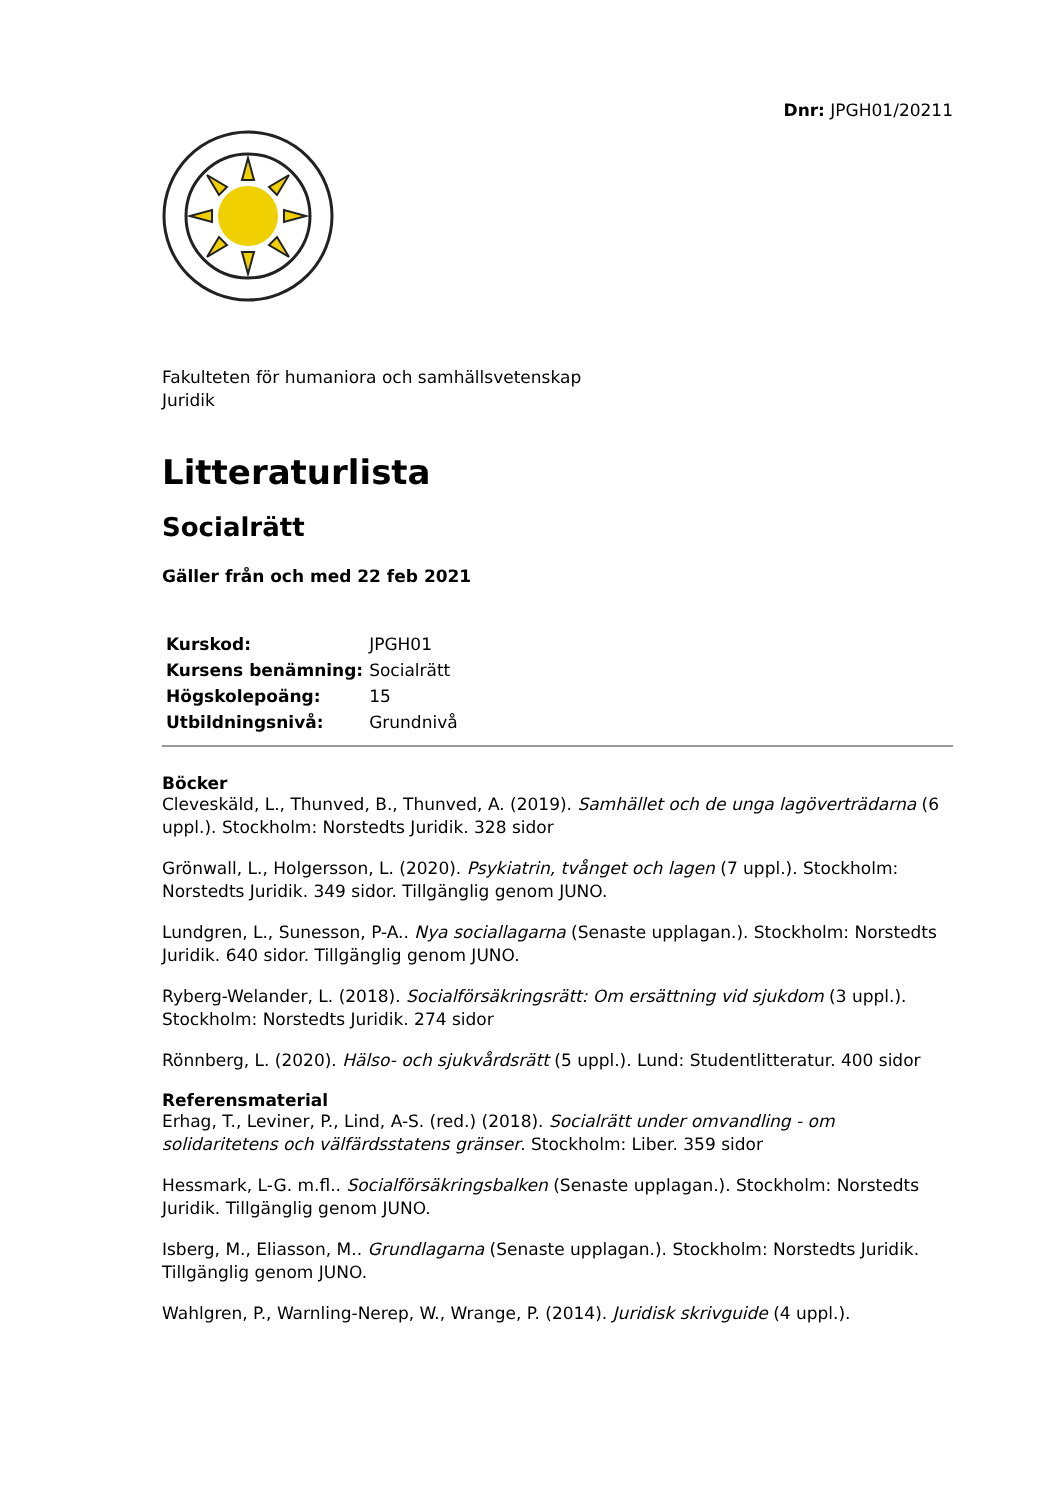Dnr: JPGH01/20211
Fakulteten för humaniora och samhällsvetenskap
Juridik
Litteraturlista
Socialrätt
Gäller från och med 22 feb 2021
| Kurskod: | JPGH01 |
| Kursens benämning: | Socialrätt |
| Högskolepoäng: | 15 |
| Utbildningsnivå: | Grundnivå |
Böcker
Cleveskäld, L., Thunved, B., Thunved, A. (2019). Samhället och de unga lagöverträdarna (6 uppl.). Stockholm: Norstedts Juridik. 328 sidor
Grönwall, L., Holgersson, L. (2020). Psykiatrin, tvånget och lagen (7 uppl.). Stockholm: Norstedts Juridik. 349 sidor. Tillgänglig genom JUNO.
Lundgren, L., Sunesson, P-A.. Nya sociallagarna (Senaste upplagan.). Stockholm: Norstedts Juridik. 640 sidor. Tillgänglig genom JUNO.
Ryberg-Welander, L. (2018). Socialförsäkringsrätt: Om ersättning vid sjukdom (3 uppl.). Stockholm: Norstedts Juridik. 274 sidor
Rönnberg, L. (2020). Hälso- och sjukvårdsrätt (5 uppl.). Lund: Studentlitteratur. 400 sidor
Referensmaterial
Erhag, T., Leviner, P., Lind, A-S. (red.) (2018). Socialrätt under omvandling - om solidaritetens och välfärdsstatens gränser. Stockholm: Liber. 359 sidor
Hessmark, L-G. m.fl.. Socialförsäkringsbalken (Senaste upplagan.). Stockholm: Norstedts Juridik. Tillgänglig genom JUNO.
Isberg, M., Eliasson, M.. Grundlagarna (Senaste upplagan.). Stockholm: Norstedts Juridik. Tillgänglig genom JUNO.
Wahlgren, P., Warnling-Nerep, W., Wrange, P. (2014). Juridisk skrivguide (4 uppl.).